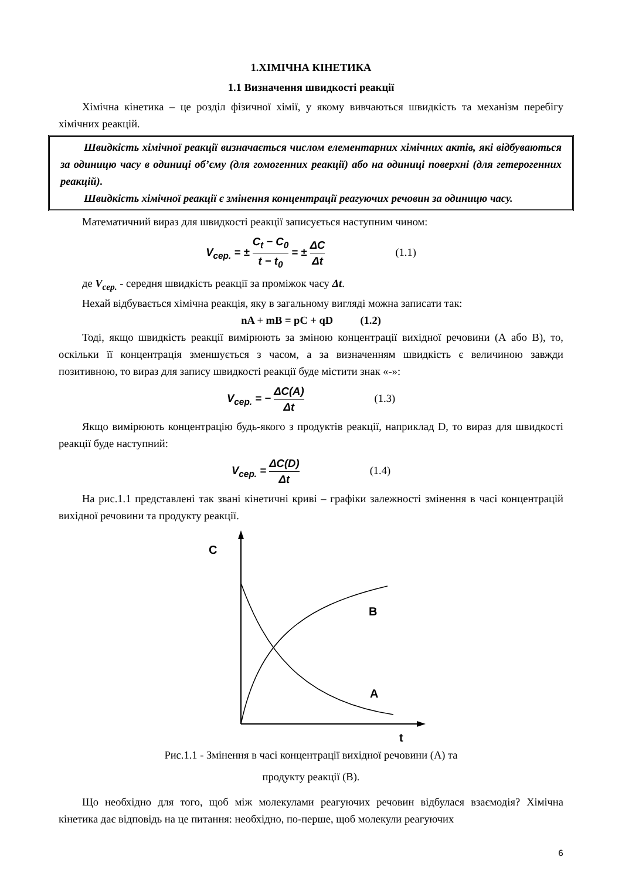1.ХІМІЧНА КІНЕТИКА
1.1 Визначення швидкості реакції
Хімічна кінетика – це розділ фізичної хімії, у якому вивчаються швидкість та механізм перебігу хімічних реакцій.
Швидкість хімічної реакції визначається числом елементарних хімічних актів, які відбуваються за одиницю часу в одиниці об’єму (для гомогенних реакції) або на одиниці поверхні (для гетерогенних реакцій).
Швидкість хімічної реакції є змінення концентрації реагуючих речовин за одиницю часу.
Математичний вираз для швидкості реакції записується наступним чином:
V<sub>сер.</sub> = ± C<sub>t</sub> − C<sub>0</sub> t − t<sub>0</sub> = ± ΔC Δt (1.1)
де V<sub>сер.</sub> - середня швидкість реакції за проміжок часу Δt.
Нехай відбувається хімічна реакція, яку в загальному вигляді можна записати так:
nA + mB = pC + qD (1.2)
Тоді, якщо швидкість реакції вимірюють за зміною концентрації вихідної речовини (А або В), то, оскільки її концентрація зменшується з часом, а за визначенням швидкість є величиною завжди позитивною, то вираз для запису швидкості реакції буде містити знак «-»:
V<sub>сер.</sub> = − ΔC(A) Δt (1.3)
Якщо вимірюють концентрацію будь-якого з продуктів реакції, наприклад D, то вираз для швидкості реакції буде наступний:
V<sub>сер.</sub> = ΔC(D) Δt (1.4)
На рис.1.1 представлені так звані кінетичні криві – графіки залежності змінення в часі концентрацій вихідної речовини та продукту реакції.
C
t
B
A
Рис.1.1 - Змінення в часі концентрації вихідної речовини (А) та
продукту реакції (В).
Що необхідно для того, щоб між молекулами реагуючих речовин відбулася взаємодія? Хімічна кінетика дає відповідь на це питання: необхідно, по-перше, щоб молекули реагуючих
6